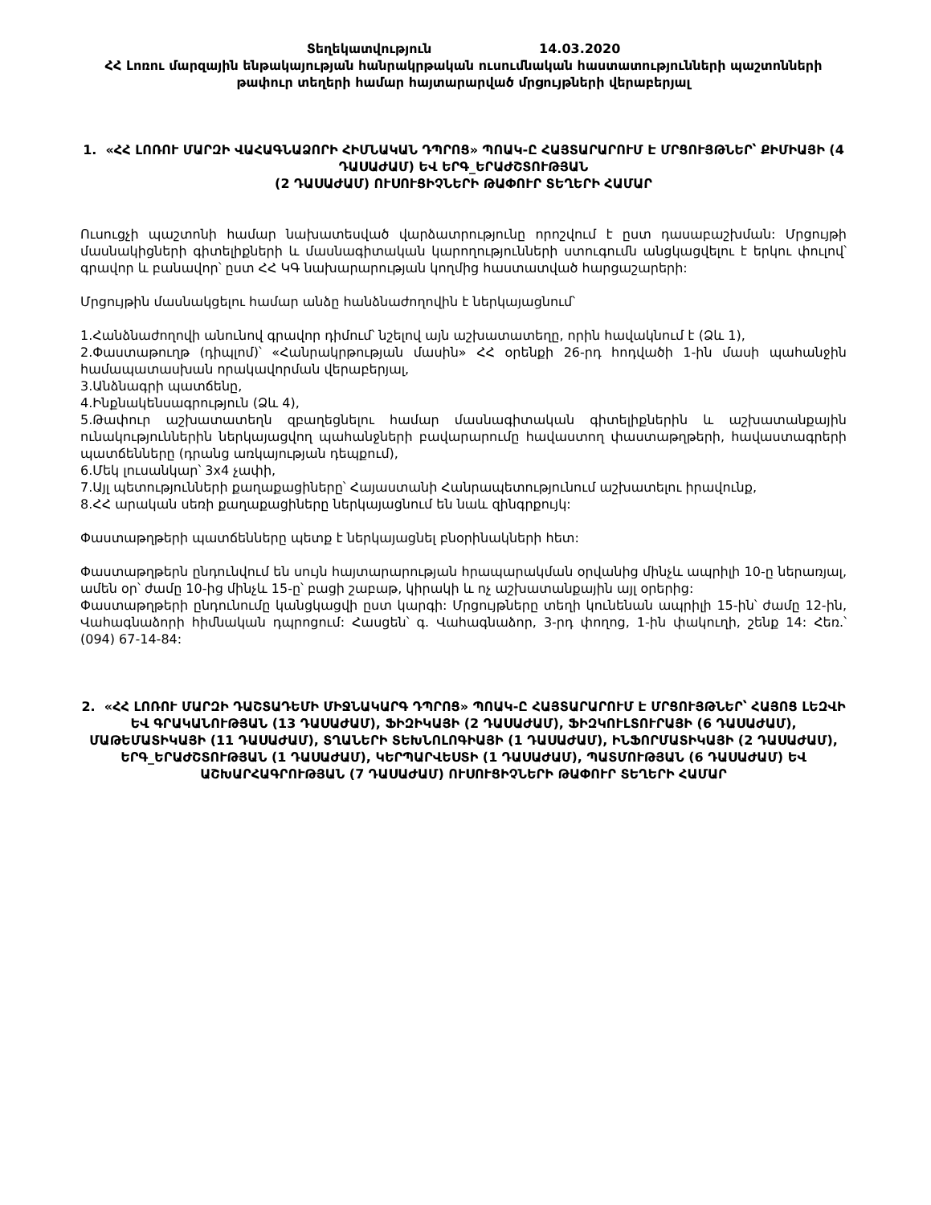Տեղեկատվություն 14.03.2020
ՀՀ Լոռու մարզային ենթակայության հանրակրթական ուսումնական հաստատությունների պաշտոնների թափուր տեղերի համար հայտարարված մրցույթների վերաբերյալ
1. «ՀՀ ԼՈՌՈՒ ՄԱՐԶԻ ՎԱՀԱԳՆԱՁՈՐԻ ՀԻՄՆԱԿԱՆ ԴՊՐՈՑ» ՊՈԱԿ-Ը ՀԱՅՏԱՐԱՐՈՒՄ Է ՄՐՑՈՒՅԹՆԵՐ՝ ՔԻՄԻԱՅԻ (4 ԴԱՍԱԺԱՄ) ԵՎ ԵՐԳ_ԵՐԱԺՇՏՈՒԹՅԱՆ
(2 ԴԱՍԱԺԱՄ) ՈՒՍՈՒՑԻՉՆԵՐԻ ԹԱՓՈՒՐ ՏԵՂԵՐԻ ՀԱՄԱՐ
Ուսուցչի պաշտոնի համար նախատեսված վարձատրությունը որոշվում է ըստ դասաբաշխման: Մրցույթի մասնակիցների գիտելիքների և մասնագիտական կարողությունների ստուգումն անցկացվելու է երկու փուլով՝ գրավոր և բանավոր՝ ըստ ՀՀ ԿԳ նախարարության կողմից հաստատված հարցաշարերի:
Մրցույթին մասնակցելու համար անձը հանձնաժողովին է ներկայացնում՝
1.Հանձնաժողովի անունով գրավոր դիմում՝ նշելով այն աշխատատեղը, որին հավակնում է (Ձև 1),
2.Փաստաթուղթ (դիպլոմ)՝ «Հանրակրթության մասին» ՀՀ օրենքի 26-րդ հոդվածի 1-ին մասի պահանջին համապատասխան որակավորման վերաբերյալ,
3.Անձնագրի պատճենը,
4.Ինքնակենսագրություն (Ձև 4),
5.Թափուր աշխատատեղն զբաղեցնելու համար մասնագիտական գիտելիքներին և աշխատանքային ունակություններին ներկայացվող պահանջների բավարարումը հավաստող փաստաթղթերի, հավաստագրերի պատճենները (դրանց առկայության դեպքում),
6.Մեկ լուսանկար՝ 3x4 չափի,
7.Այլ պետությունների քաղաքացիները՝ Հայաստանի Հանրապետությունում աշխատելու իրավունք,
8.ՀՀ արական սեռի քաղաքացիները ներկայացնում են նաև զինգրքույկ:
Փաստաթղթերի պատճենները պետք է ներկայացնել բնօրինակների հետ:
Փաստաթղթերն ընդունվում են սույն հայտարարության հրապարակման օրվանից մինչև ապրիլի 10-ը ներառյալ, ամեն օր՝ ժամը 10-ից մինչև 15-ը՝ բացի շաբաթ, կիրակի և ոչ աշխատանքային այլ օրերից:
Փաստաթղթերի ընդունումը կանցկացվի ըստ կարգի: Մրցույթները տեղի կունենան ապրիլի 15-ին՝ ժամը 12-ին, Վահագնաձորի հիմնական դպրոցում: Հասցեն՝ գ. Վահագնաձոր, 3-րդ փողոց, 1-ին փակուղի, շենք 14: Հեռ.՝ (094) 67-14-84:
2. «ՀՀ ԼՈՌՈՒ ՄԱՐԶԻ ԴԱՇՏԱԴԵՄԻ ՄԻՋՆԱԿԱՐԳ ԴՊՐՈՑ» ՊՈԱԿ-Ը ՀԱՅՏԱՐԱՐՈՒՄ Է ՄՐՑՈՒՅԹՆԵՐ՝ ՀԱՅՈՑ ԼԵԶՎԻ ԵՎ ԳՐԱԿԱՆՈՒԹՅԱՆ (13 ԴԱՍԱԺԱՄ), ՖԻԶԻԿԱՅԻ (2 ԴԱՍԱԺԱՄ), ՖԻԶԿՈՒԼՏՈՒՐԱՅԻ (6 ԴԱՍԱԺԱՄ), ՄԱԹԵՄԱՏԻԿԱՅԻ (11 ԴԱՍԱԺԱՄ), ՏՂԱՆԵՐԻ ՏԵԽՆՈԼՈԳԻԱՅԻ (1 ԴԱՍԱԺԱՄ), ԻՆՖՈՐՄԱՏԻԿԱՅԻ (2 ԴԱՍԱԺԱՄ), ԵՐԳ_ԵՐԱԺՇՏՈՒԹՅԱՆ (1 ԴԱՍԱԺԱՄ), ԿԵՐՊԱՐՎԵՍՏԻ (1 ԴԱՍԱԺԱՄ), ՊԱՏՄՈՒԹՅԱՆ (6 ԴԱՍԱԺԱՄ) ԵՎ ԱՇԽԱՐՀԱԳՐՈՒԹՅԱՆ (7 ԴԱՍԱԺԱՄ) ՈՒՍՈՒՑԻՉՆԵՐԻ ԹԱՓՈՒՐ ՏԵՂԵՐԻ ՀԱՄԱՐ